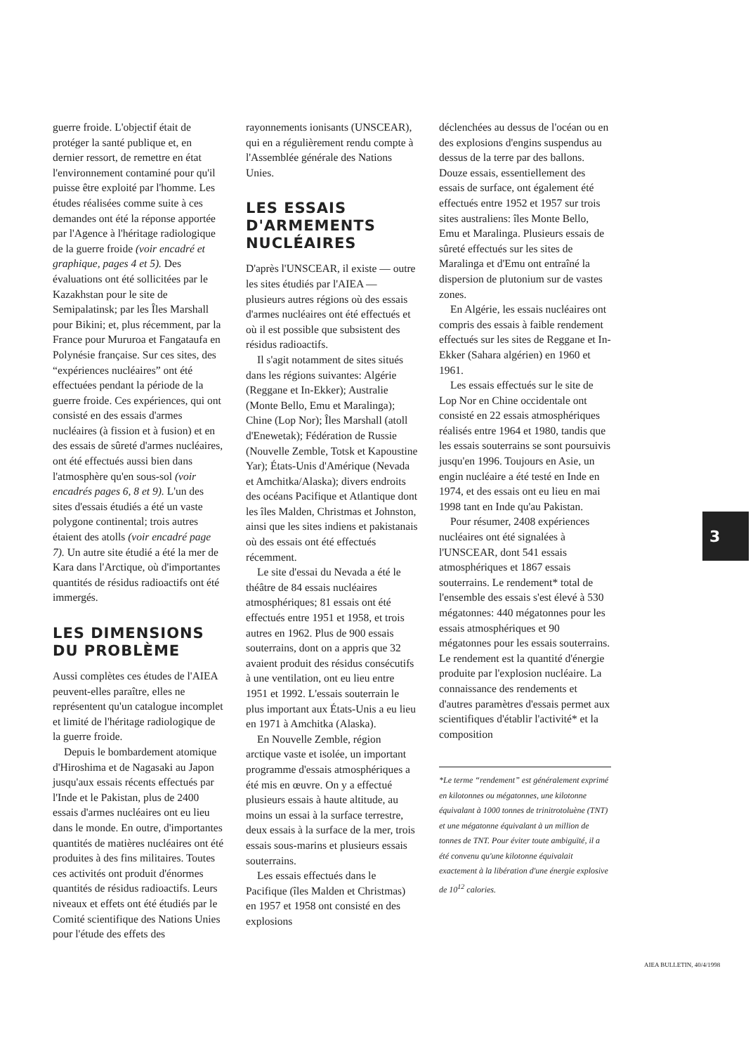guerre froide. L'objectif était de protéger la santé publique et, en dernier ressort, de remettre en état l'environnement contaminé pour qu'il puisse être exploité par l'homme. Les études réalisées comme suite à ces demandes ont été la réponse apportée par l'Agence à l'héritage radiologique de la guerre froide (voir encadré et graphique, pages 4 et 5). Des évaluations ont été sollicitées par le Kazakhstan pour le site de Semipalatinsk; par les Îles Marshall pour Bikini; et, plus récemment, par la France pour Mururoa et Fangataufa en Polynésie française. Sur ces sites, des “expériences nucléaires” ont été effectuées pendant la période de la guerre froide. Ces expériences, qui ont consisté en des essais d'armes nucléaires (à fission et à fusion) et en des essais de sûreté d'armes nucléaires, ont été effectués aussi bien dans l'atmosphère qu'en sous-sol (voir encadrés pages 6, 8 et 9). L'un des sites d'essais étudiés a été un vaste polygone continental; trois autres étaient des atolls (voir encadré page 7). Un autre site étudié a été la mer de Kara dans l'Arctique, où d'importantes quantités de résidus radioactifs ont été immergés.
LES DIMENSIONS DU PROBLÈME
Aussi complètes ces études de l'AIEA peuvent-elles paraître, elles ne représentent qu'un catalogue incomplet et limité de l'héritage radiologique de la guerre froide.
Depuis le bombardement atomique d'Hiroshima et de Nagasaki au Japon jusqu'aux essais récents effectués par l'Inde et le Pakistan, plus de 2400 essais d'armes nucléaires ont eu lieu dans le monde. En outre, d'importantes quantités de matières nucléaires ont été produites à des fins militaires. Toutes ces activités ont produit d'énormes quantités de résidus radioactifs. Leurs niveaux et effets ont été étudiés par le Comité scientifique des Nations Unies pour l'étude des effets des
rayonnements ionisants (UNSCEAR), qui en a régulièrement rendu compte à l'Assemblée générale des Nations Unies.
LES ESSAIS D'ARMEMENTS NUCLÉAIRES
D'après l'UNSCEAR, il existe — outre les sites étudiés par l'AIEA — plusieurs autres régions où des essais d'armes nucléaires ont été effectués et où il est possible que subsistent des résidus radioactifs.
Il s'agit notamment de sites situés dans les régions suivantes: Algérie (Reggane et In-Ekker); Australie (Monte Bello, Emu et Maralinga); Chine (Lop Nor); Îles Marshall (atoll d'Enewetak); Fédération de Russie (Nouvelle Zemble, Totsk et Kapoustine Yar); États-Unis d'Amérique (Nevada et Amchitka/Alaska); divers endroits des océans Pacifique et Atlantique dont les îles Malden, Christmas et Johnston, ainsi que les sites indiens et pakistanais où des essais ont été effectués récemment.
Le site d'essai du Nevada a été le théâtre de 84 essais nucléaires atmosphériques; 81 essais ont été effectués entre 1951 et 1958, et trois autres en 1962. Plus de 900 essais souterrains, dont on a appris que 32 avaient produit des résidus consécutifs à une ventilation, ont eu lieu entre 1951 et 1992. L'essais souterrain le plus important aux États-Unis a eu lieu en 1971 à Amchitka (Alaska).
En Nouvelle Zemble, région arctique vaste et isolée, un important programme d'essais atmosphériques a été mis en œuvre. On y a effectué plusieurs essais à haute altitude, au moins un essai à la surface terrestre, deux essais à la surface de la mer, trois essais sous-marins et plusieurs essais souterrains.
Les essais effectués dans le Pacifique (îles Malden et Christmas) en 1957 et 1958 ont consisté en des explosions
déclenchées au dessus de l'océan ou en des explosions d'engins suspendus au dessus de la terre par des ballons. Douze essais, essentiellement des essais de surface, ont également été effectués entre 1952 et 1957 sur trois sites australiens: îles Monte Bello, Emu et Maralinga. Plusieurs essais de sûreté effectués sur les sites de Maralinga et d'Emu ont entraîné la dispersion de plutonium sur de vastes zones.
En Algérie, les essais nucléaires ont compris des essais à faible rendement effectués sur les sites de Reggane et In-Ekker (Sahara algérien) en 1960 et 1961.
Les essais effectués sur le site de Lop Nor en Chine occidentale ont consisté en 22 essais atmosphériques réalisés entre 1964 et 1980, tandis que les essais souterrains se sont poursuivis jusqu'en 1996. Toujours en Asie, un engin nucléaire a été testé en Inde en 1974, et des essais ont eu lieu en mai 1998 tant en Inde qu'au Pakistan.
Pour résumer, 2408 expériences nucléaires ont été signalées à l'UNSCEAR, dont 541 essais atmosphériques et 1867 essais souterrains. Le rendement* total de l'ensemble des essais s'est élevé à 530 mégatonnes: 440 mégatonnes pour les essais atmosphériques et 90 mégatonnes pour les essais souterrains. Le rendement est la quantité d'énergie produite par l'explosion nucléaire. La connaissance des rendements et d'autres paramètres d'essais permet aux scientifiques d'établir l'activité* et la composition
*Le terme “rendement” est généralement exprimé en kilotonnes ou mégatonnes, une kilotonne équivalant à 1000 tonnes de trinitrotoluène (TNT) et une mégatonne équivalant à un million de tonnes de TNT. Pour éviter toute ambiguïté, il a été convenu qu'une kilotonne équivalait exactement à la libération d'une énergie explosive de 10<sup>12</sup> calories.
3
AIEA BULLETIN, 40/4/1998